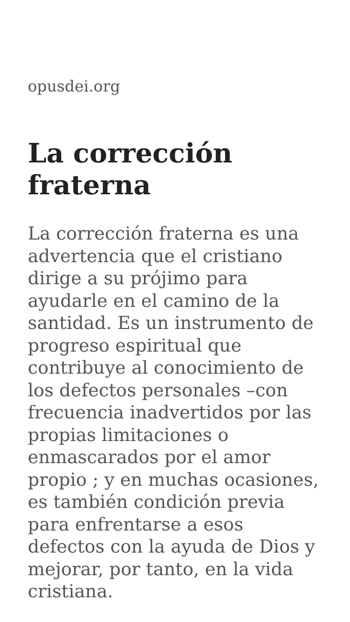opusdei.org
La corrección fraterna
La corrección fraterna es una advertencia que el cristiano dirige a su prójimo para ayudarle en el camino de la santidad. Es un instrumento de progreso espiritual que contribuye al conocimiento de los defectos personales –con frecuencia inadvertidos por las propias limitaciones o enmascarados por el amor propio ; y en muchas ocasiones, es también condición previa para enfrentarse a esos defectos con la ayuda de Dios y mejorar, por tanto, en la vida cristiana.